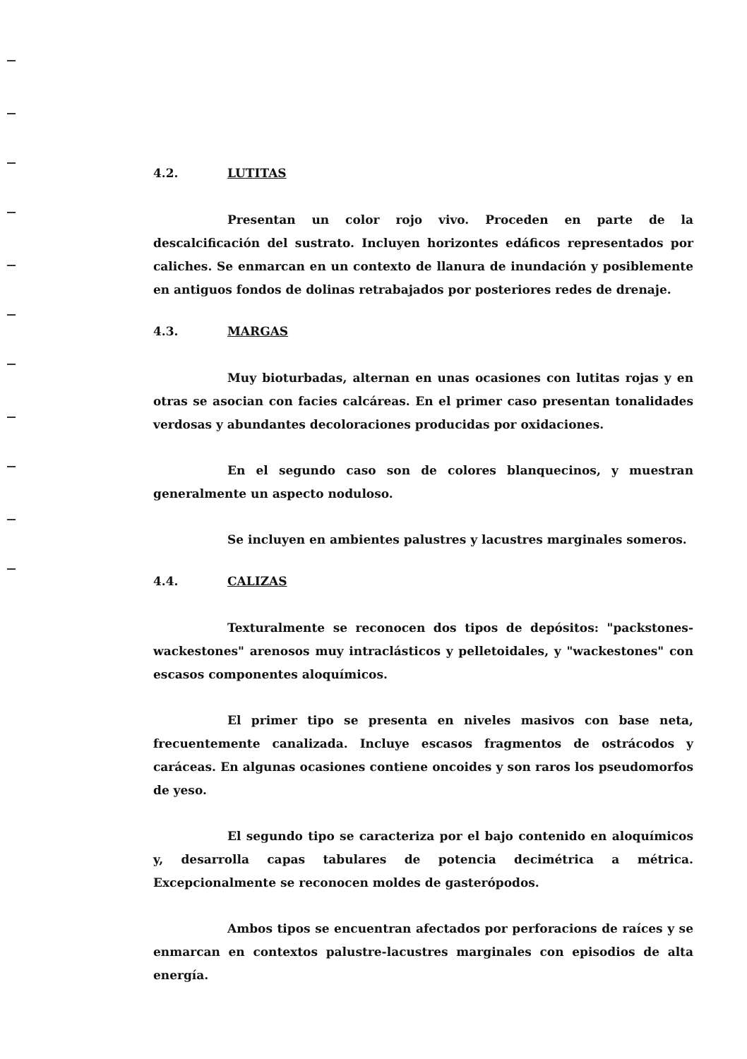4.2. LUTITAS
Presentan un color rojo vivo. Proceden en parte de la descalcificación del sustrato. Incluyen horizontes edáficos representados por caliches. Se enmarcan en un contexto de llanura de inundación y posiblemente en antiguos fondos de dolinas retrabajados por posteriores redes de drenaje.
4.3. MARGAS
Muy bioturbadas, alternan en unas ocasiones con lutitas rojas y en otras se asocian con facies calcáreas. En el primer caso presentan tonalidades verdosas y abundantes decoloraciones producidas por oxidaciones.
En el segundo caso son de colores blanquecinos, y muestran generalmente un aspecto noduloso.
Se incluyen en ambientes palustres y lacustres marginales someros.
4.4. CALIZAS
Texturalmente se reconocen dos tipos de depósitos: "packstones-wackestones" arenosos muy intraclásticos y pelletoidales, y "wackestones" con escasos componentes aloquímicos.
El primer tipo se presenta en niveles masivos con base neta, frecuentemente canalizada. Incluye escasos fragmentos de ostrácodos y caráceas. En algunas ocasiones contiene oncoides y son raros los pseudomorfos de yeso.
El segundo tipo se caracteriza por el bajo contenido en aloquímicos y, desarrolla capas tabulares de potencia decimétrica a métrica. Excepcionalmente se reconocen moldes de gasterópodos.
Ambos tipos se encuentran afectados por perforacions de raíces y se enmarcan en contextos palustre-lacustres marginales con episodios de alta energía.